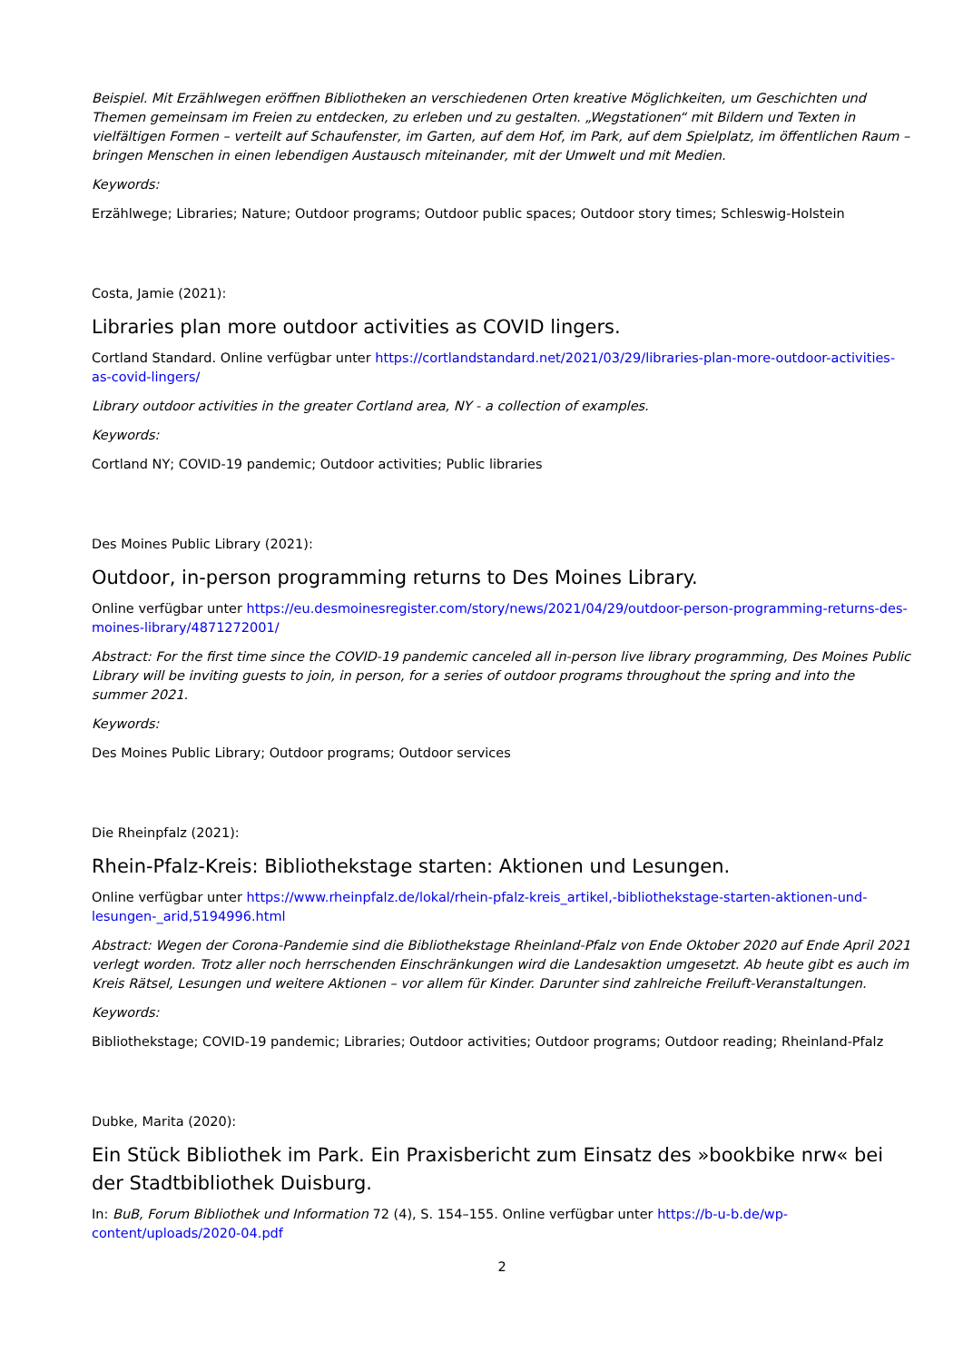Beispiel. Mit Erzählwegen eröffnen Bibliotheken an verschiedenen Orten kreative Möglichkeiten, um Geschichten und Themen gemeinsam im Freien zu entdecken, zu erleben und zu gestalten. „Wegstationen“ mit Bildern und Texten in vielfältigen Formen – verteilt auf Schaufenster, im Garten, auf dem Hof, im Park, auf dem Spielplatz, im öffentlichen Raum – bringen Menschen in einen lebendigen Austausch miteinander, mit der Umwelt und mit Medien.
Keywords:
Erzählwege; Libraries; Nature; Outdoor programs; Outdoor public spaces; Outdoor story times; Schleswig-Holstein
Costa, Jamie (2021):
Libraries plan more outdoor activities as COVID lingers.
Cortland Standard. Online verfügbar unter https://cortlandstandard.net/2021/03/29/libraries-plan-more-outdoor-activities-as-covid-lingers/
Library outdoor activities in the greater Cortland area, NY - a collection of examples.
Keywords:
Cortland NY; COVID-19 pandemic; Outdoor activities; Public libraries
Des Moines Public Library (2021):
Outdoor, in-person programming returns to Des Moines Library.
Online verfügbar unter https://eu.desmoinesregister.com/story/news/2021/04/29/outdoor-person-programming-returns-des-moines-library/4871272001/
Abstract: For the first time since the COVID-19 pandemic canceled all in-person live library programming, Des Moines Public Library will be inviting guests to join, in person, for a series of outdoor programs throughout the spring and into the summer 2021.
Keywords:
Des Moines Public Library; Outdoor programs; Outdoor services
Die Rheinpfalz (2021):
Rhein-Pfalz-Kreis: Bibliothekstage starten: Aktionen und Lesungen.
Online verfügbar unter https://www.rheinpfalz.de/lokal/rhein-pfalz-kreis_artikel,-bibliothekstage-starten-aktionen-und-lesungen-_arid,5194996.html
Abstract: Wegen der Corona-Pandemie sind die Bibliothekstage Rheinland-Pfalz von Ende Oktober 2020 auf Ende April 2021 verlegt worden. Trotz aller noch herrschenden Einschränkungen wird die Landesaktion umgesetzt. Ab heute gibt es auch im Kreis Rätsel, Lesungen und weitere Aktionen – vor allem für Kinder. Darunter sind zahlreiche Freiluft-Veranstaltungen.
Keywords:
Bibliothekstage; COVID-19 pandemic; Libraries; Outdoor activities; Outdoor programs; Outdoor reading; Rheinland-Pfalz
Dubke, Marita (2020):
Ein Stück Bibliothek im Park. Ein Praxisbericht zum Einsatz des »bookbike nrw« bei der Stadtbibliothek Duisburg.
In: BuB, Forum Bibliothek und Information 72 (4), S. 154–155. Online verfügbar unter https://b-u-b.de/wp-content/uploads/2020-04.pdf
2